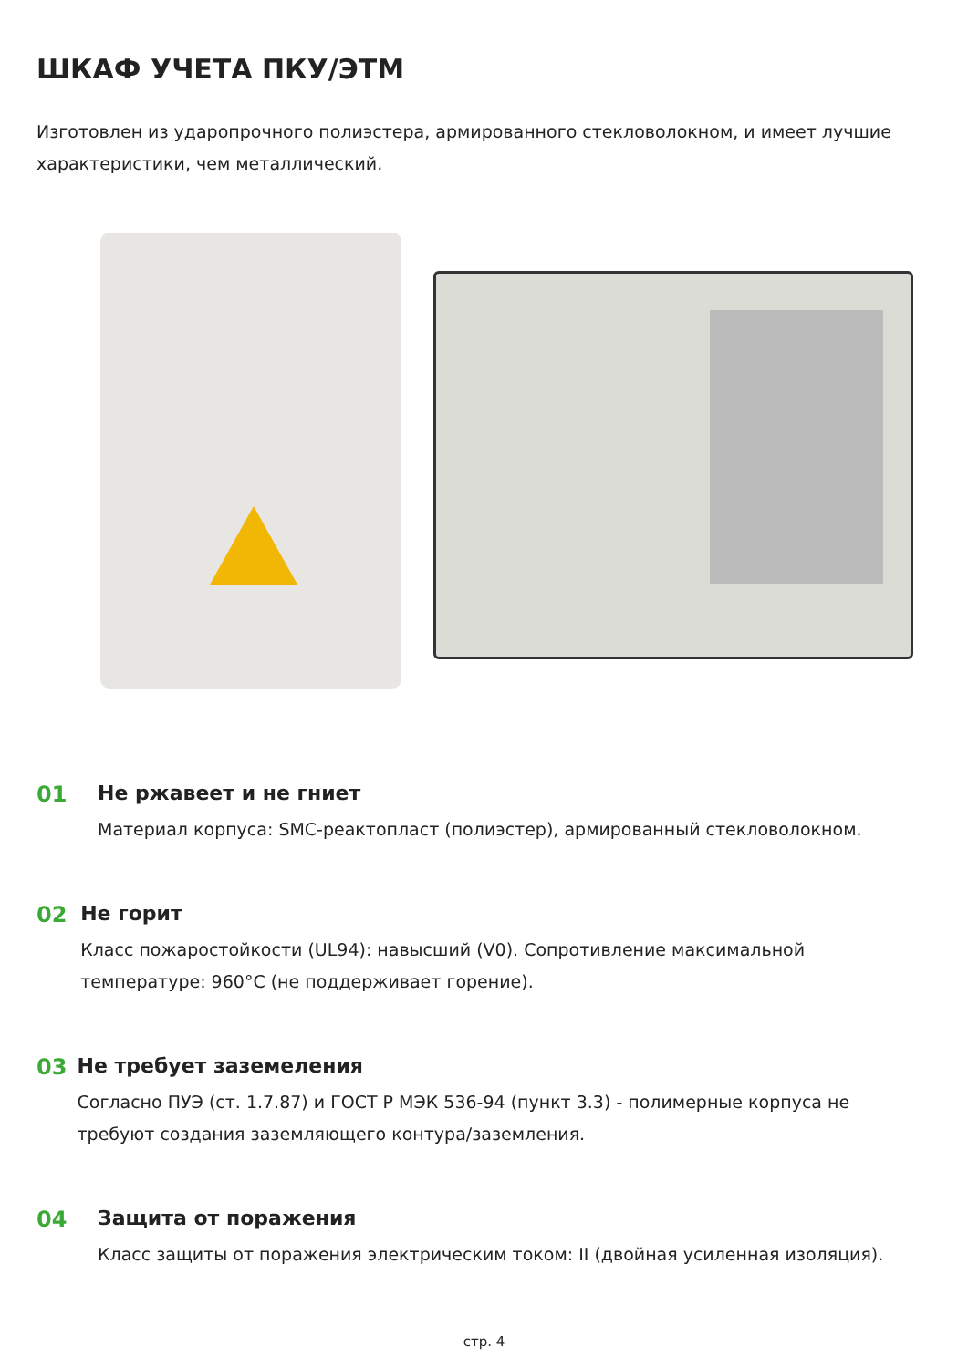ШКАФ УЧЕТА ПКУ/ЭТМ
Изготовлен из ударопрочного полиэстера, армированного стекловолокном, и имеет лучшие характеристики, чем металлический.
01 Не ржавеет и не гниет
Материал корпуса: SMC-реактопласт (полиэстер), армированный стекловолокном.
02 Не горит
Класс пожаростойкости (UL94): навысший (V0). Сопротивление максимальной температуре: 960°С (не поддерживает горение).
03 Не требует заземеления
Согласно ПУЭ (ст. 1.7.87) и ГОСТ Р МЭК 536-94 (пункт 3.3) - полимерные корпуса не требуют создания заземляющего контура/заземления.
04 Защита от поражения
Класс защиты от поражения электрическим током: II (двойная усиленная изоляция).
стр. 4